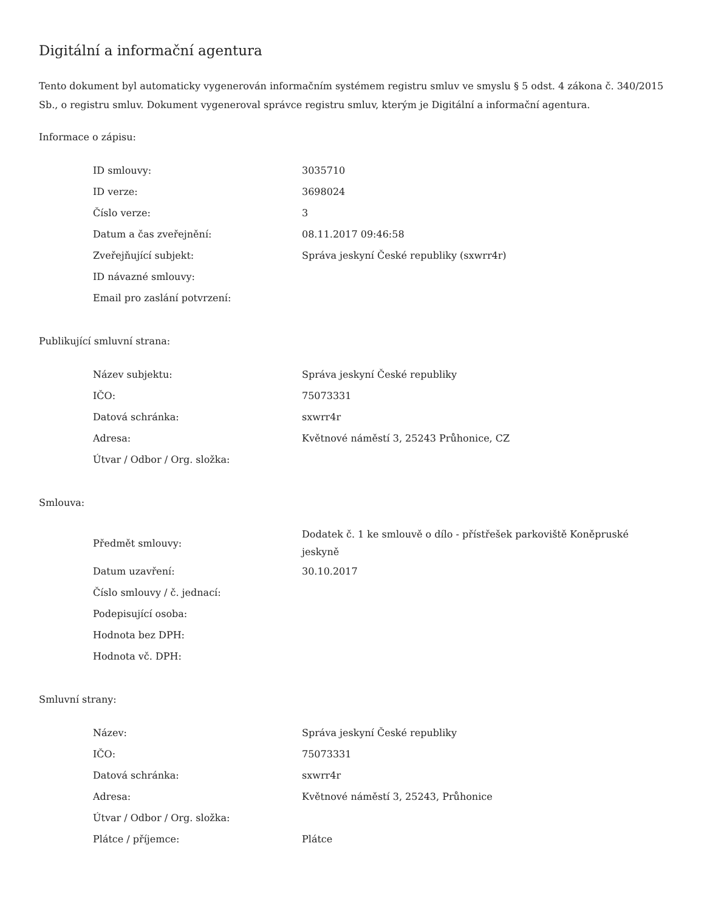Digitální a informační agentura
Tento dokument byl automaticky vygenerován informačním systémem registru smluv ve smyslu § 5 odst. 4 zákona č. 340/2015 Sb., o registru smluv. Dokument vygeneroval správce registru smluv, kterým je Digitální a informační agentura.
Informace o zápisu:
| ID smlouvy: | 3035710 |
| ID verze: | 3698024 |
| Číslo verze: | 3 |
| Datum a čas zveřejnění: | 08.11.2017 09:46:58 |
| Zveřejňující subjekt: | Správa jeskyní České republiky (sxwrr4r) |
| ID návazné smlouvy: | |
| Email pro zaslání potvrzení: | |
Publikující smluvní strana:
| Název subjektu: | Správa jeskyní České republiky |
| IČO: | 75073331 |
| Datová schránka: | sxwrr4r |
| Adresa: | Květnové náměstí 3, 25243 Průhonice, CZ |
| Útvar / Odbor / Org. složka: | |
Smlouva:
| Předmět smlouvy: | Dodatek č. 1 ke smlouvě o dílo - přístřešek parkoviště Koněpruské jeskyně |
| Datum uzavření: | 30.10.2017 |
| Číslo smlouvy / č. jednací: | |
| Podepisující osoba: | |
| Hodnota bez DPH: | |
| Hodnota vč. DPH: | |
Smluvní strany:
| Název: | Správa jeskyní České republiky |
| IČO: | 75073331 |
| Datová schránka: | sxwrr4r |
| Adresa: | Květnové náměstí 3, 25243, Průhonice |
| Útvar / Odbor / Org. složka: | |
| Plátce / příjemce: | Plátce |